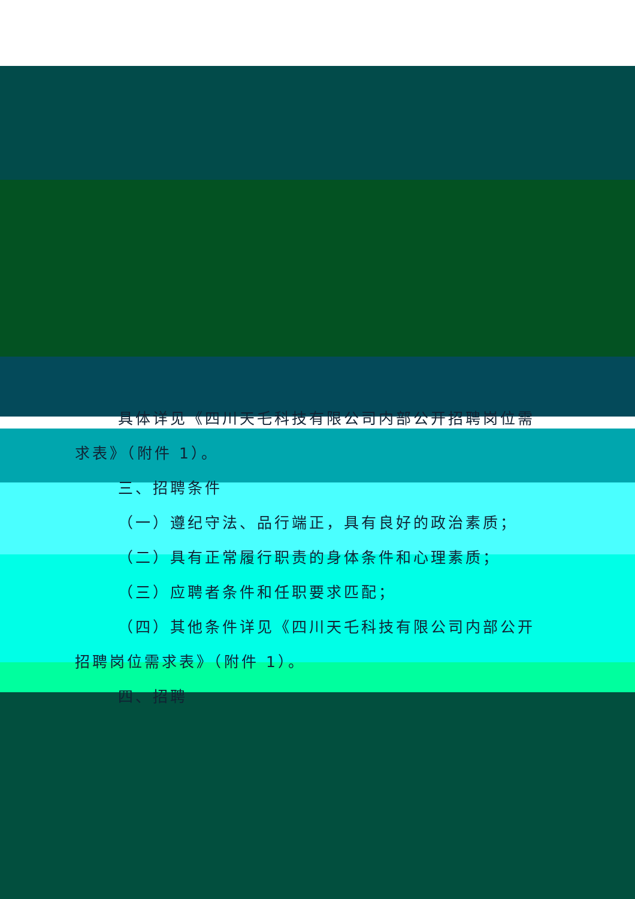具体详见《四川天乇科技有限公司内部公开招聘岗位需
求表》（附件 1）。
三、招聘条件
（一）遵纪守法、品行端正，具有良好的政治素质；
（二）具有正常履行职责的身体条件和心理素质；
（三）应聘者条件和任职要求匹配；
（四）其他条件详见《四川天乇科技有限公司内部公开
招聘岗位需求表》（附件 1）。
四、招聘